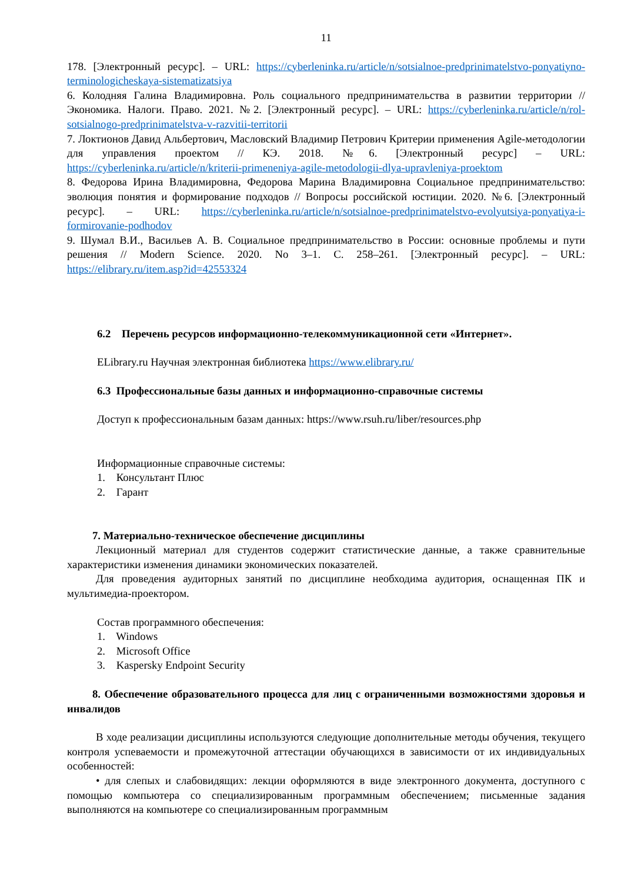11
178. [Электронный ресурс]. – URL: https://cyberleninka.ru/article/n/sotsialnoe-predprinimatelstvo-ponyatiyno-terminologicheskaya-sistematizatsiya
6. Колодняя Галина Владимировна. Роль социального предпринимательства в развитии территории // Экономика. Налоги. Право. 2021. №2. [Электронный ресурс]. – URL: https://cyberleninka.ru/article/n/rol-sotsialnogo-predprinimatelstva-v-razvitii-territorii
7. Локтионов Давид Альбертович, Масловский Владимир Петрович Критерии применения Agile-методологии для управления проектом // КЭ. 2018. №6. [Электронный ресурс] – URL: https://cyberleninka.ru/article/n/kriterii-primeneniya-agile-metodologii-dlya-upravleniya-proektom
8. Федорова Ирина Владимировна, Федорова Марина Владимировна Социальное предпринимательство: эволюция понятия и формирование подходов // Вопросы российской юстиции. 2020. №6. [Электронный ресурс]. – URL: https://cyberleninka.ru/article/n/sotsialnoe-predprinimatelstvo-evolyutsiya-ponyatiya-i-formirovanie-podhodov
9. Шумал В.И., Васильев А. В. Социальное предпринимательство в России: основные проблемы и пути решения // Modern Science. 2020. No 3–1. С. 258–261. [Электронный ресурс]. – URL: https://elibrary.ru/item.asp?id=42553324
6.2 Перечень ресурсов информационно-телекоммуникационной сети «Интернет».
ELibrary.ru Научная электронная библиотека https://www.elibrary.ru/
6.3 Профессиональные базы данных и информационно-справочные системы
Доступ к профессиональным базам данных: https://www.rsuh.ru/liber/resources.php
Информационные справочные системы:
1. Консультант Плюс
2. Гарант
7. Материально-техническое обеспечение дисциплины
Лекционный материал для студентов содержит статистические данные, а также сравнительные характеристики изменения динамики экономических показателей.
Для проведения аудиторных занятий по дисциплине необходима аудитория, оснащенная ПК и мультимедиа-проектором.
Состав программного обеспечения:
1. Windows
2. Microsoft Office
3. Kaspersky Endpoint Security
8. Обеспечение образовательного процесса для лиц с ограниченными возможностями здоровья и инвалидов
В ходе реализации дисциплины используются следующие дополнительные методы обучения, текущего контроля успеваемости и промежуточной аттестации обучающихся в зависимости от их индивидуальных особенностей:
• для слепых и слабовидящих: лекции оформляются в виде электронного документа, доступного с помощью компьютера со специализированным программным обеспечением; письменные задания выполняются на компьютере со специализированным программным